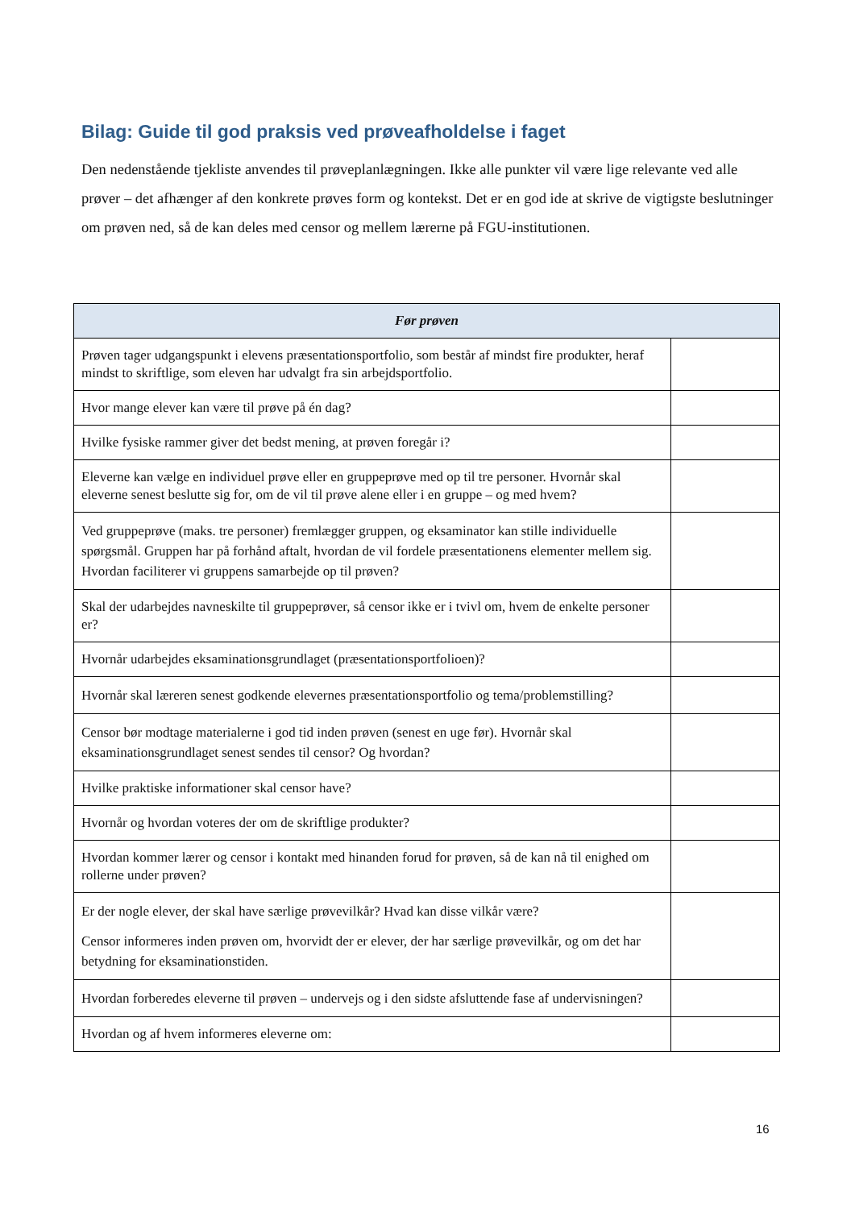Bilag: Guide til god praksis ved prøveafholdelse i faget
Den nedenstående tjekliste anvendes til prøveplanlægningen. Ikke alle punkter vil være lige relevante ved alle prøver – det afhænger af den konkrete prøves form og kontekst. Det er en god ide at skrive de vigtigste beslutninger om prøven ned, så de kan deles med censor og mellem lærerne på FGU-institutionen.
| Før prøven | |
| --- | --- |
| Prøven tager udgangspunkt i elevens præsentationsportfolio, som består af mindst fire produkter, heraf mindst to skriftlige, som eleven har udvalgt fra sin arbejdsportfolio. | |
| Hvor mange elever kan være til prøve på én dag? | |
| Hvilke fysiske rammer giver det bedst mening, at prøven foregår i? | |
| Eleverne kan vælge en individuel prøve eller en gruppeprøve med op til tre personer. Hvornår skal eleverne senest beslutte sig for, om de vil til prøve alene eller i en gruppe – og med hvem? | |
| Ved gruppeprøve (maks. tre personer) fremlægger gruppen, og eksaminator kan stille individuelle spørgsmål. Gruppen har på forhånd aftalt, hvordan de vil fordele præsentationens elementer mellem sig. Hvordan faciliterer vi gruppens samarbejde op til prøven? | |
| Skal der udarbejdes navneskilte til gruppeprøver, så censor ikke er i tvivl om, hvem de enkelte personer er? | |
| Hvornår udarbejdes eksaminationsgrundlaget (præsentationsportfolioen)? | |
| Hvornår skal læreren senest godkende elevernes præsentationsportfolio og tema/problemstilling? | |
| Censor bør modtage materialerne i god tid inden prøven (senest en uge før). Hvornår skal eksaminationsgrundlaget senest sendes til censor? Og hvordan? | |
| Hvilke praktiske informationer skal censor have? | |
| Hvornår og hvordan voteres der om de skriftlige produkter? | |
| Hvordan kommer lærer og censor i kontakt med hinanden forud for prøven, så de kan nå til enighed om rollerne under prøven? | |
| Er der nogle elever, der skal have særlige prøvevilkår? Hvad kan disse vilkår være? Censor informeres inden prøven om, hvorvidt der er elever, der har særlige prøvevilkår, og om det har betydning for eksaminationstiden. | |
| Hvordan forberedes eleverne til prøven – undervejs og i den sidste afsluttende fase af undervisningen? | |
| Hvordan og af hvem informeres eleverne om: | |
16